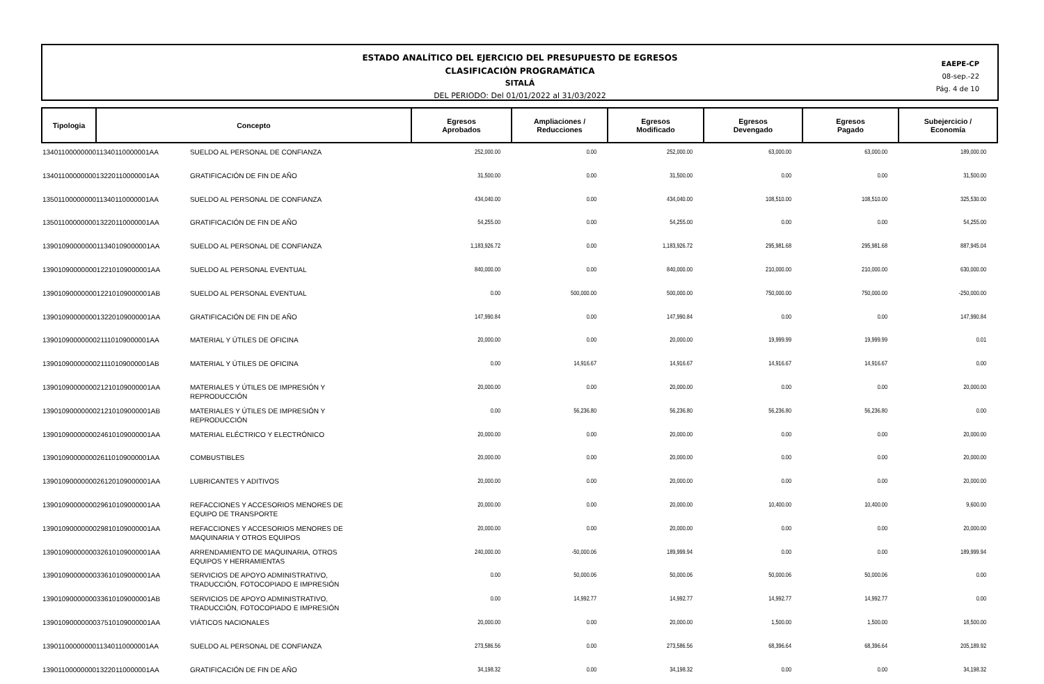ESTADO ANALÍTICO DEL EJERCICIO DEL PRESUPUESTO DE EGRESOS
CLASIFICACIÓN PROGRAMÁTICA
SITALÁ
DEL PERIODO: Del 01/01/2022 al 31/03/2022
EAEPE-CP
08-sep.-22
Pág. 4 de 10
| Tipologia | Concepto | | Egresos Aprobados | Ampliaciones / Reducciones | Egresos Modificado | Egresos Devengado | Egresos Pagado | Subejercicio / Economía |
| --- | --- | --- | --- | --- | --- | --- | --- | --- |
| 134011000000001134011000000​1AA | | SUELDO AL PERSONAL DE CONFIANZA | 252,000.00 | 0.00 | 252,000.00 | 63,000.00 | 63,000.00 | 189,000.00 |
| 1340110000000013220110000001AA | | GRATIFICACIÓN DE FIN DE AÑO | 31,500.00 | 0.00 | 31,500.00 | 0.00 | 0.00 | 31,500.00 |
| 1350110000000011340110000001AA | | SUELDO AL PERSONAL DE CONFIANZA | 434,040.00 | 0.00 | 434,040.00 | 108,510.00 | 108,510.00 | 325,530.00 |
| 1350110000000013220110000001AA | | GRATIFICACIÓN DE FIN DE AÑO | 54,255.00 | 0.00 | 54,255.00 | 0.00 | 0.00 | 54,255.00 |
| 1390109000000011340109000001AA | | SUELDO AL PERSONAL DE CONFIANZA | 1,183,926.72 | 0.00 | 1,183,926.72 | 295,981.68 | 295,981.68 | 887,945.04 |
| 1390109000000012210109000001AA | | SUELDO AL PERSONAL EVENTUAL | 840,000.00 | 0.00 | 840,000.00 | 210,000.00 | 210,000.00 | 630,000.00 |
| 1390109000000012210109000001AB | | SUELDO AL PERSONAL EVENTUAL | 0.00 | 500,000.00 | 500,000.00 | 750,000.00 | 750,000.00 | -250,000.00 |
| 1390109000000013220109000001AA | | GRATIFICACIÓN DE FIN DE AÑO | 147,990.84 | 0.00 | 147,990.84 | 0.00 | 0.00 | 147,990.84 |
| 1390109000000021110109000001AA | | MATERIAL Y ÚTILES DE OFICINA | 20,000.00 | 0.00 | 20,000.00 | 19,999.99 | 19,999.99 | 0.01 |
| 1390109000000021110109000001AB | | MATERIAL Y ÚTILES DE OFICINA | 0.00 | 14,916.67 | 14,916.67 | 14,916.67 | 14,916.67 | 0.00 |
| 1390109000000021210109000001AA | | MATERIALES Y ÚTILES DE IMPRESIÓN Y REPRODUCCIÓN | 20,000.00 | 0.00 | 20,000.00 | 0.00 | 0.00 | 20,000.00 |
| 1390109000000021210109000001AB | | MATERIALES Y ÚTILES DE IMPRESIÓN Y REPRODUCCIÓN | 0.00 | 56,236.80 | 56,236.80 | 56,236.80 | 56,236.80 | 0.00 |
| 1390109000000024610109000001AA | | MATERIAL ELÉCTRICO Y ELECTRÓNICO | 20,000.00 | 0.00 | 20,000.00 | 0.00 | 0.00 | 20,000.00 |
| 1390109000000026110109000001AA | | COMBUSTIBLES | 20,000.00 | 0.00 | 20,000.00 | 0.00 | 0.00 | 20,000.00 |
| 1390109000000026120109000001AA | | LUBRICANTES Y ADITIVOS | 20,000.00 | 0.00 | 20,000.00 | 0.00 | 0.00 | 20,000.00 |
| 1390109000000029610109000001AA | | REFACCIONES Y ACCESORIOS MENORES DE EQUIPO DE TRANSPORTE | 20,000.00 | 0.00 | 20,000.00 | 10,400.00 | 10,400.00 | 9,600.00 |
| 1390109000000029810109000001AA | | REFACCIONES Y ACCESORIOS MENORES DE MAQUINARIA Y OTROS EQUIPOS | 20,000.00 | 0.00 | 20,000.00 | 0.00 | 0.00 | 20,000.00 |
| 1390109000000032610109000001AA | | ARRENDAMIENTO DE MAQUINARIA, OTROS EQUIPOS Y HERRAMIENTAS | 240,000.00 | -50,000.06 | 189,999.94 | 0.00 | 0.00 | 189,999.94 |
| 1390109000000033610109000001AA | | SERVICIOS DE APOYO ADMINISTRATIVO, TRADUCCIÓN, FOTOCOPIADO E IMPRESIÓN | 0.00 | 50,000.06 | 50,000.06 | 50,000.06 | 50,000.06 | 0.00 |
| 1390109000000033610109000001AB | | SERVICIOS DE APOYO ADMINISTRATIVO, TRADUCCIÓN, FOTOCOPIADO E IMPRESIÓN | 0.00 | 14,992.77 | 14,992.77 | 14,992.77 | 14,992.77 | 0.00 |
| 1390109000000037510109000001AA | | VIÁTICOS NACIONALES | 20,000.00 | 0.00 | 20,000.00 | 1,500.00 | 1,500.00 | 18,500.00 |
| 1390110000000011340110000001AA | | SUELDO AL PERSONAL DE CONFIANZA | 273,586.56 | 0.00 | 273,586.56 | 68,396.64 | 68,396.64 | 205,189.92 |
| 1390110000000013220110000001AA | | GRATIFICACIÓN DE FIN DE AÑO | 34,198.32 | 0.00 | 34,198.32 | 0.00 | 0.00 | 34,198.32 |